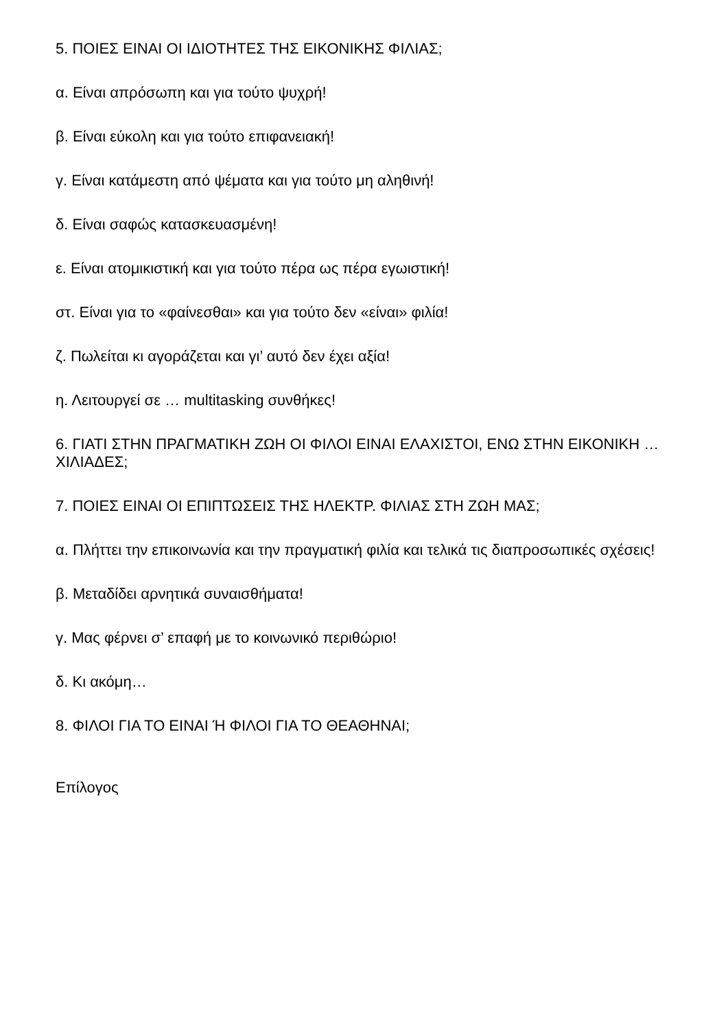5. ΠΟΙΕΣ ΕΙΝΑΙ ΟΙ ΙΔΙΟΤΗΤΕΣ ΤΗΣ ΕΙΚΟΝΙΚΗΣ ΦΙΛΙΑΣ;
α. Είναι απρόσωπη και για τούτο ψυχρή!
β. Είναι εύκολη και για τούτο επιφανειακή!
γ. Είναι κατάμεστη από ψέματα και για τούτο μη αληθινή!
δ. Είναι σαφώς κατασκευασμένη!
ε. Είναι ατομικιστική και για τούτο πέρα ως πέρα εγωιστική!
στ. Είναι για το «φαίνεσθαι» και για τούτο δεν «είναι» φιλία!
ζ. Πωλείται κι αγοράζεται και γι’ αυτό δεν έχει αξία!
η. Λειτουργεί σε … multitasking συνθήκες!
6. ΓΙΑΤΙ ΣΤΗΝ ΠΡΑΓΜΑΤΙΚΗ ΖΩΗ ΟΙ ΦΙΛΟΙ ΕΙΝΑΙ ΕΛΑΧΙΣΤΟΙ, ΕΝΩ ΣΤΗΝ ΕΙΚΟΝΙΚΗ … ΧΙΛΙΑΔΕΣ;
7. ΠΟΙΕΣ ΕΙΝΑΙ ΟΙ ΕΠΙΠΤΩΣΕΙΣ ΤΗΣ ΗΛΕΚΤΡ. ΦΙΛΙΑΣ ΣΤΗ ΖΩΗ ΜΑΣ;
α. Πλήττει την επικοινωνία και την πραγματική φιλία και τελικά τις διαπροσωπικές σχέσεις!
β. Μεταδίδει αρνητικά συναισθήματα!
γ. Μας φέρνει σ’ επαφή με το κοινωνικό περιθώριο!
δ. Κι ακόμη…
8. ΦΙΛΟΙ ΓΙΑ ΤΟ ΕΙΝΑΙ Ή ΦΙΛΟΙ ΓΙΑ ΤΟ ΘΕΑΘΗΝΑΙ;
Επίλογος